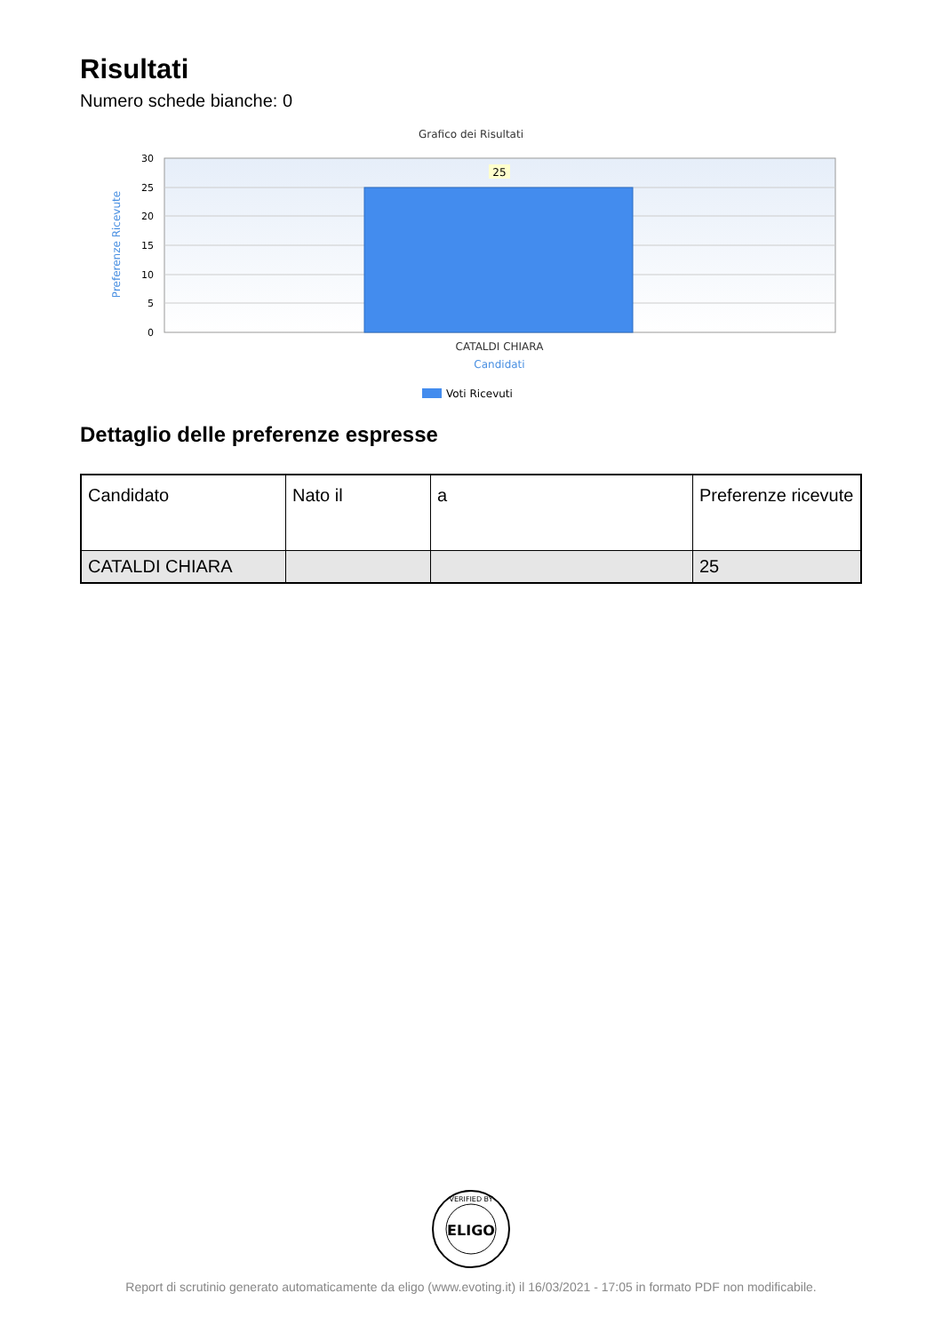Risultati
Numero schede bianche: 0
Grafico dei Risultati
30
25
20
15
10
5
0
25
CATALDI CHIARA
Candidati
Preferenze Ricevute
Voti Ricevuti
Dettaglio delle preferenze espresse
| Candidato | Nato il | a | Preferenze ricevute |
| --- | --- | --- | --- |
| CATALDI CHIARA | | | 25 |
ELIGO
VERIFIED BY
Report di scrutinio generato automaticamente da eligo (www.evoting.it) il 16/03/2021 - 17:05 in formato PDF non modificabile.